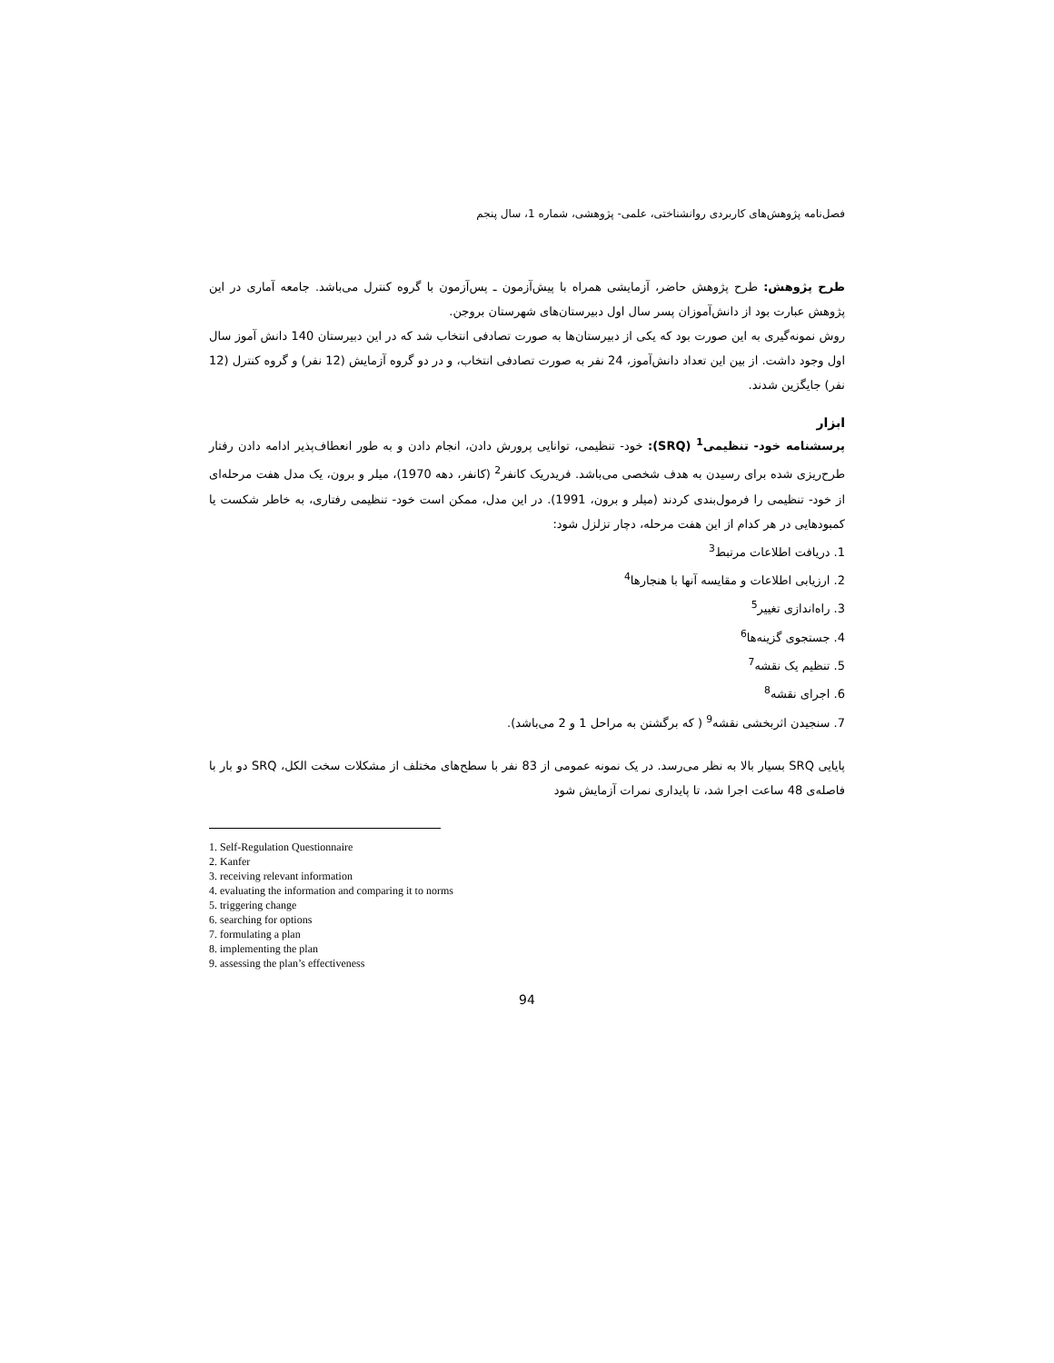فصل‌نامه پژوهش‌های کاربردی روانشناختی، علمی- پژوهشی، شماره 1، سال پنجم
طرح پژوهش: طرح پژوهش حاضر، آزمایشی همراه با پیش‌آزمون ـ پس‌آزمون با گروه کنترل می‌باشد. جامعه آماری در این پژوهش عبارت بود از دانش‌آموزان پسر سال اول دبیرستان‌های شهرستان بروجن.
روش نمونه‌گیری به این صورت بود که یکی از دبیرستان‌ها به صورت تصادفی انتخاب شد که در این دبیرستان 140 دانش آموز سال اول وجود داشت. از بین این تعداد دانش‌آموز، 24 نفر به صورت تصادفی انتخاب، و در دو گروه آزمایش (12 نفر) و گروه کنترل (12 نفر) جایگزین شدند.
ابزار
پرسشنامه خود- تنظیمی<sup>1</sup> (SRQ): خود- تنظیمی، توانایی پرورش دادن، انجام دادن و به طور انعطاف‌پذیر ادامه دادن رفتار طرح‌ریزی شده برای رسیدن به هدف شخصی می‌باشد. فریدریک کانفر<sup>2</sup> (کانفر، دهه 1970)، میلر و برون، یک مدل هفت مرحله‌ای از خود- تنظیمی را فرمول‌بندی کردند (میلر و برون، 1991). در این مدل، ممکن است خود- تنظیمی رفتاری، به خاطر شکست یا کمبودهایی در هر کدام از این هفت مرحله، دچار تزلزل شود:
1. دریافت اطلاعات مرتبط<sup>3</sup>
2. ارزیابی اطلاعات و مقایسه آنها با هنجارها<sup>4</sup>
3. راه‌اندازی تغییر<sup>5</sup>
4. جستجوی گزینه‌ها<sup>6</sup>
5. تنظیم یک نقشه<sup>7</sup>
6. اجرای نقشه<sup>8</sup>
7. سنجیدن اثربخشی نقشه<sup>9</sup> ( که برگشتن به مراحل 1 و 2 می‌باشد).
پایایی SRQ بسیار بالا به نظر می‌رسد. در یک نمونه عمومی از 83 نفر با سطح‌های مختلف از مشکلات سخت الکل، SRQ دو بار با فاصله‌ی 48 ساعت اجرا شد، تا پایداری نمرات آزمایش شود
1. Self-Regulation Questionnaire
2. Kanfer
3. receiving relevant information
4. evaluating the information and comparing it to norms
5. triggering change
6. searching for options
7. formulating a plan
8. implementing the plan
9. assessing the plan’s effectiveness
94